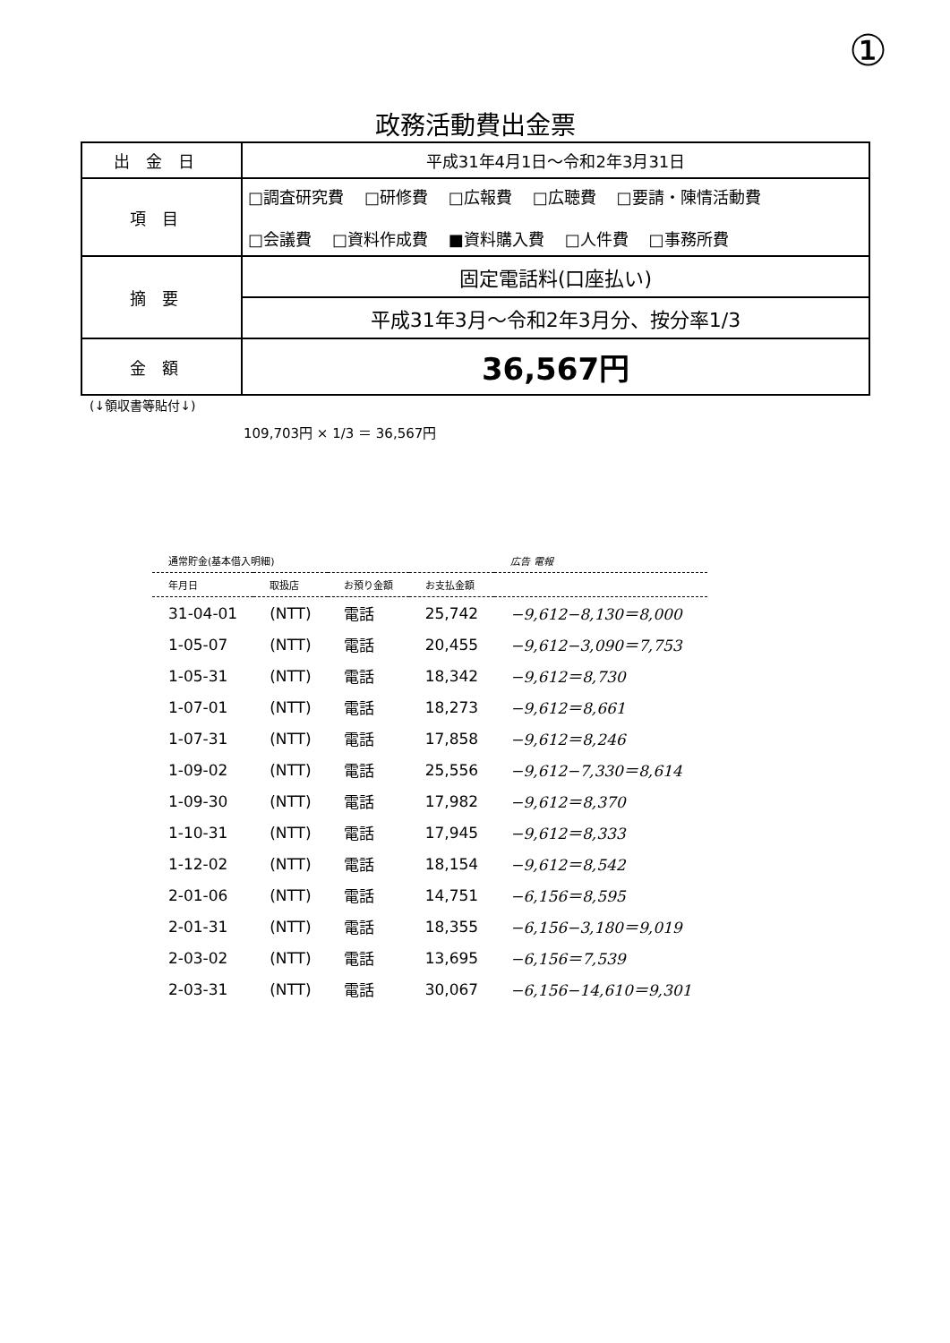①
政務活動費出金票
| 出金日 | 平成31年4月1日～令和2年3月31日 |
| 項目 | □調査研究費 □研修費 □広報費 □広聴費 □要請・陳情活動費 □会議費 □資料作成費 ■資料購入費 □人件費 □事務所費 |
| 摘要 | 固定電話料(口座払い) |
| | 平成31年3月～令和2年3月分、按分率1/3 |
| 金額 | 36,567円 |
(↓領収書等貼付↓)
109,703円 × 1/3 ＝ 36,567円
| 通常貯金(基本借入明細) | | | | 広告 電報 |
| --- | --- | --- | --- | --- |
| 年月日 | 取扱店 | お預り金額 | お支払金額 | |
| 31-04-01 | (NTT) | 電話 | 25,742 | −9,612−8,130＝8,000 |
| 1-05-07 | (NTT) | 電話 | 20,455 | −9,612−3,090＝7,753 |
| 1-05-31 | (NTT) | 電話 | 18,342 | −9,612＝8,730 |
| 1-07-01 | (NTT) | 電話 | 18,273 | −9,612＝8,661 |
| 1-07-31 | (NTT) | 電話 | 17,858 | −9,612＝8,246 |
| 1-09-02 | (NTT) | 電話 | 25,556 | −9,612−7,330＝8,614 |
| 1-09-30 | (NTT) | 電話 | 17,982 | −9,612＝8,370 |
| 1-10-31 | (NTT) | 電話 | 17,945 | −9,612＝8,333 |
| 1-12-02 | (NTT) | 電話 | 18,154 | −9,612＝8,542 |
| 2-01-06 | (NTT) | 電話 | 14,751 | −6,156＝8,595 |
| 2-01-31 | (NTT) | 電話 | 18,355 | −6,156−3,180＝9,019 |
| 2-03-02 | (NTT) | 電話 | 13,695 | −6,156＝7,539 |
| 2-03-31 | (NTT) | 電話 | 30,067 | −6,156−14,610＝9,301 |